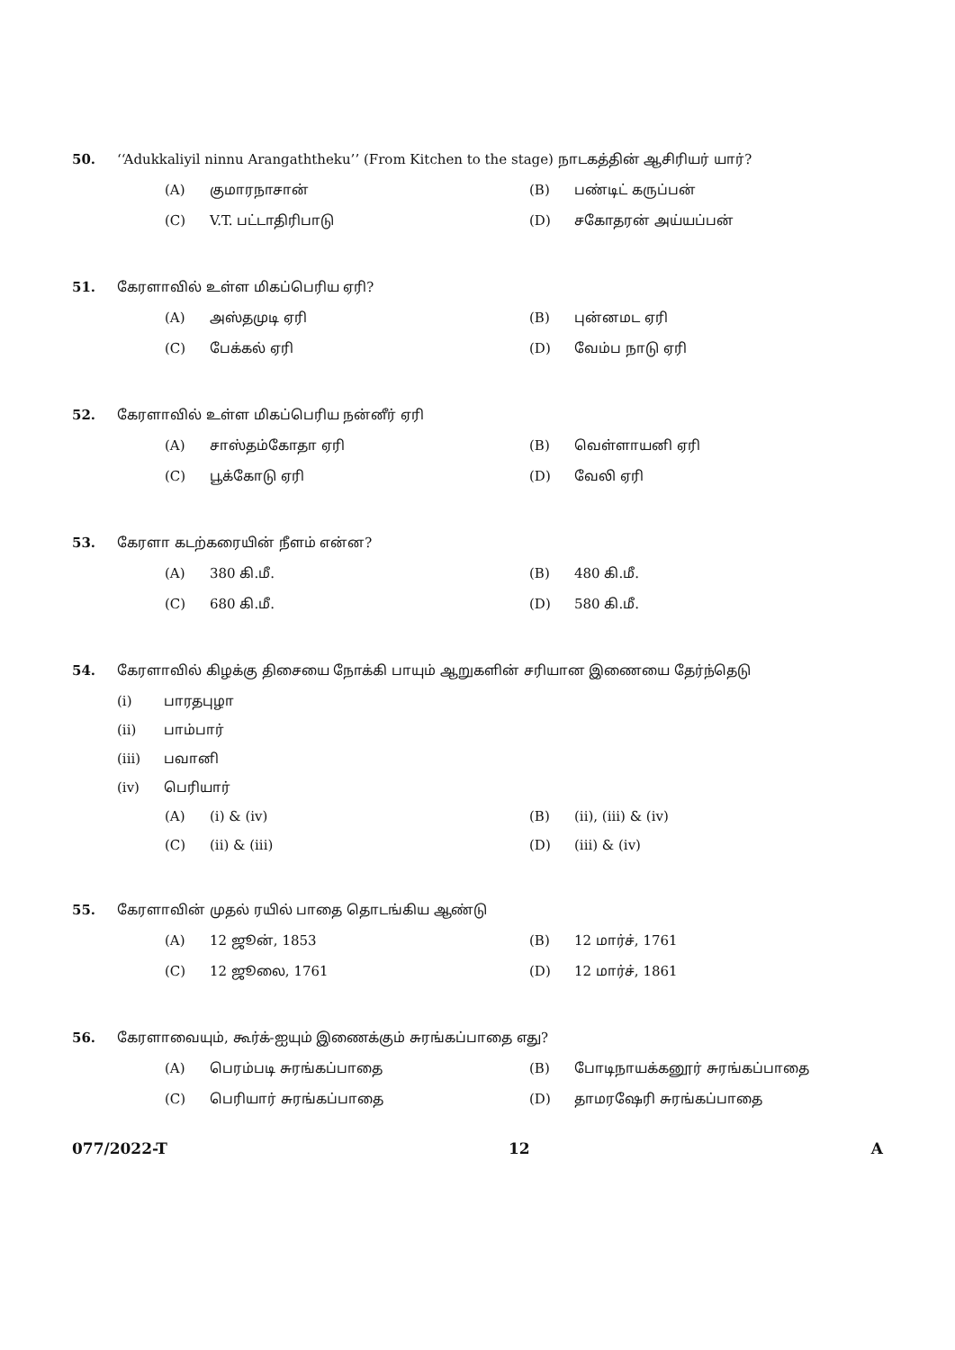50. ‘‘Adukkaliyil ninnu Arangaththeku’’ (From Kitchen to the stage) நாடகத்தின் ஆசிரியர் யார்?
(A) குமாரநாசான்
(B) பண்டிட் கருப்பன்
(C) V.T. பட்டாதிரிபாடு
(D) சகோதரன் அய்யப்பன்
51. கேரளாவில் உள்ள மிகப்பெரிய ஏரி?
(A) அஸ்தமுடி ஏரி
(B) புன்னமட ஏரி
(C) பேக்கல் ஏரி
(D) வேம்ப நாடு ஏரி
52. கேரளாவில் உள்ள மிகப்பெரிய நன்னீர் ஏரி
(A) சாஸ்தம்கோதா ஏரி
(B) வெள்ளாயனி ஏரி
(C) பூக்கோடு ஏரி
(D) வேலி ஏரி
53. கேரளா கடற்கரையின் நீளம் என்ன?
(A) 380 கி.மீ.
(B) 480 கி.மீ.
(C) 680 கி.மீ.
(D) 580 கி.மீ.
54. கேரளாவில் கிழக்கு திசையை நோக்கி பாயும் ஆறுகளின் சரியான இணையை தேர்ந்தெடு
(i) பாரதபுழா
(ii) பாம்பார்
(iii) பவானி
(iv) பெரியார்
(A) (i) & (iv)
(B) (ii), (iii) & (iv)
(C) (ii) & (iii)
(D) (iii) & (iv)
55. கேரளாவின் முதல் ரயில் பாதை தொடங்கிய ஆண்டு
(A) 12 ஜூன், 1853
(B) 12 மார்ச், 1761
(C) 12 ஜூலை, 1761
(D) 12 மார்ச், 1861
56. கேரளாவையும், கூர்க்-ஐயும் இணைக்கும் சுரங்கப்பாதை எது?
(A) பெரம்படி சுரங்கப்பாதை
(B) போடிநாயக்கனூர் சுரங்கப்பாதை
(C) பெரியார் சுரங்கப்பாதை
(D) தாமரஷேரி சுரங்கப்பாதை
077/2022-T 12 A